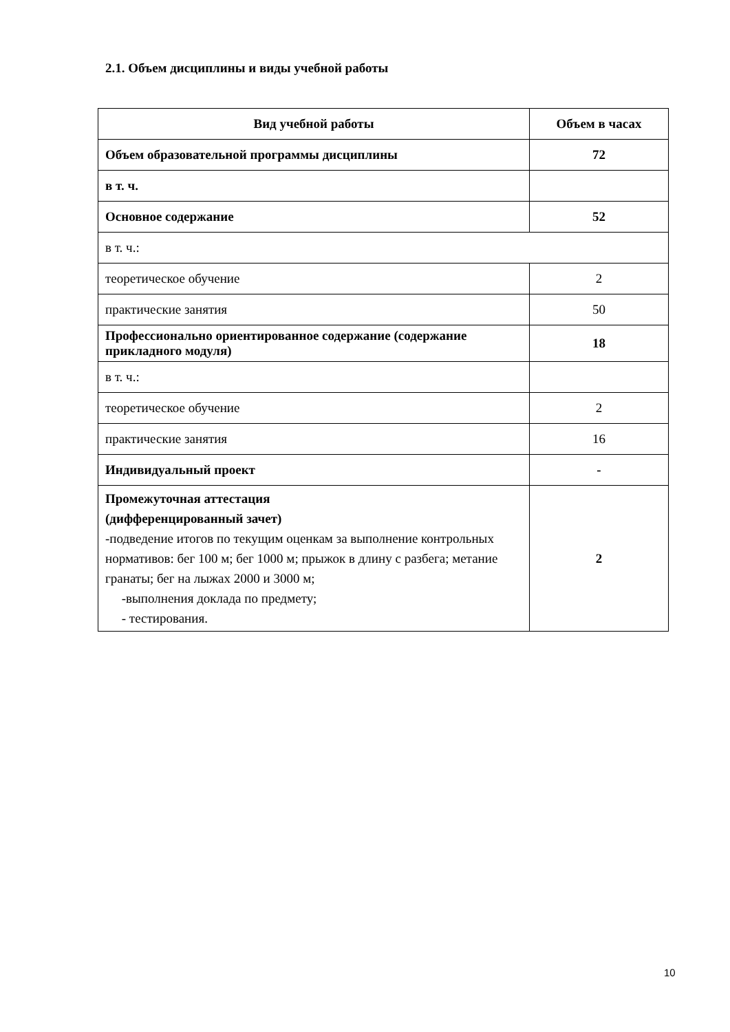2.1. Объем дисциплины и виды учебной работы
| Вид учебной работы | Объем в часах |
| --- | --- |
| Объем образовательной программы дисциплины | 72 |
| в т. ч. | |
| Основное содержание | 52 |
| в т. ч.: | |
| теоретическое обучение | 2 |
| практические занятия | 50 |
| Профессионально ориентированное содержание (содержание прикладного модуля) | 18 |
| в т. ч.: | |
| теоретическое обучение | 2 |
| практические занятия | 16 |
| Индивидуальный проект | - |
| Промежуточная аттестация (дифференцированный зачет) -подведение итогов по текущим оценкам за выполнение контрольных нормативов: бег 100 м; бег 1000 м; прыжок в длину с разбега; метание гранаты; бег на лыжах 2000 и 3000 м; -выполнения доклада по предмету; - тестирования. | 2 |
10